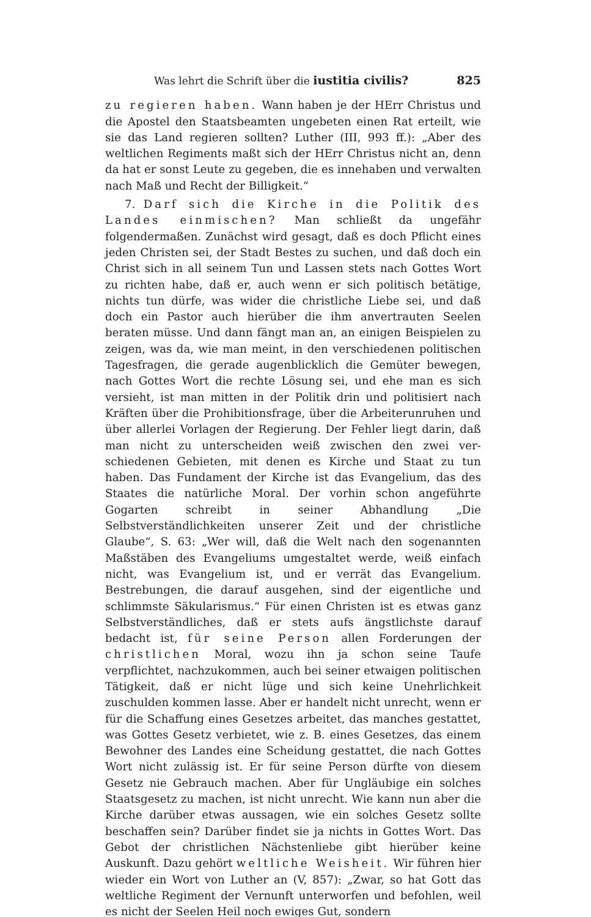Was lehrt die Schrift über die iustitia civilis? 825
zu regieren haben. Wann haben je der HErr Christus und die Apostel den Staatsbeamten ungebeten einen Rat erteilt, wie sie das Land regieren sollten? Luther (III, 993 ff.): „Aber des weltlichen Regiments maßt sich der HErr Christus nicht an, denn da hat er sonst Leute zu gegeben, die es innehaben und verwalten nach Maß und Recht der Billigkeit.“
7. Darf sich die Kirche in die Politik des Landes einmischen? Man schließt da ungefähr folgendermaßen. Zunächst wird gesagt, daß es doch Pflicht eines jeden Christen sei, der Stadt Bestes zu suchen, und daß doch ein Christ sich in all seinem Tun und Lassen stets nach Gottes Wort zu richten habe, daß er, auch wenn er sich politisch betätige, nichts tun dürfe, was wider die christliche Liebe sei, und daß doch ein Pastor auch hierüber die ihm anvertrauten Seelen beraten müsse. Und dann fängt man an, an einigen Beispielen zu zeigen, was da, wie man meint, in den verschiedenen politischen Tagesfragen, die gerade augenblicklich die Gemüter bewegen, nach Gottes Wort die rechte Lösung sei, und ehe man es sich versieht, ist man mitten in der Politik drin und politisiert nach Kräften über die Prohibitionsfrage, über die Arbeiter­unruhen und über allerlei Vorlagen der Regierung. Der Fehler liegt darin, daß man nicht zu unterscheiden weiß zwischen den zwei ver­schiedenen Gebieten, mit denen es Kirche und Staat zu tun haben. Das Fundament der Kirche ist das Evangelium, das des Staates die natür­liche Moral. Der vorhin schon angeführte Gogarten schreibt in seiner Abhandlung „Die Selbstverständlichkeiten unserer Zeit und der christliche Glaube“, S. 63: „Wer will, daß die Welt nach den sogenannten Maß­stäben des Evangeliums umgestaltet werde, weiß einfach nicht, was Evangelium ist, und er verrät das Evangelium. Bestrebungen, die dar­auf ausgehen, sind der eigentliche und schlimmste Säkularismus.“ Für einen Christen ist es etwas ganz Selbstverständliches, daß er stets aufs ängstlichste darauf bedacht ist, für seine Person allen Forderungen der christlichen Moral, wozu ihn ja schon seine Taufe verpflichtet, nachzukommen, auch bei seiner etwaigen politischen Tätigkeit, daß er nicht lüge und sich keine Unehrlichkeit zuschulden kommen lasse. Aber er han­delt nicht unrecht, wenn er für die Schaffung eines Gesetzes arbeitet, das manches gestattet, was Gottes Gesetz verbietet, wie z. B. eines Gesetzes, das einem Bewohner des Landes eine Scheidung gestattet, die nach Gottes Wort nicht zulässig ist. Er für seine Person dürfte von diesem Gesetz nie Gebrauch machen. Aber für Ungläubige ein solches Staats­gesetz zu machen, ist nicht unrecht. Wie kann nun aber die Kirche dar­über etwas aussagen, wie ein solches Gesetz sollte beschaffen sein? Darüber findet sie ja nichts in Gottes Wort. Das Gebot der christlichen Nächstenliebe gibt hierüber keine Auskunft. Dazu gehört weltliche Weisheit. Wir führen hier wieder ein Wort von Luther an (V, 857): „Zwar, so hat Gott das weltliche Regiment der Vernunft unterworfen und befohlen, weil es nicht der Seelen Heil noch ewiges Gut, sondern